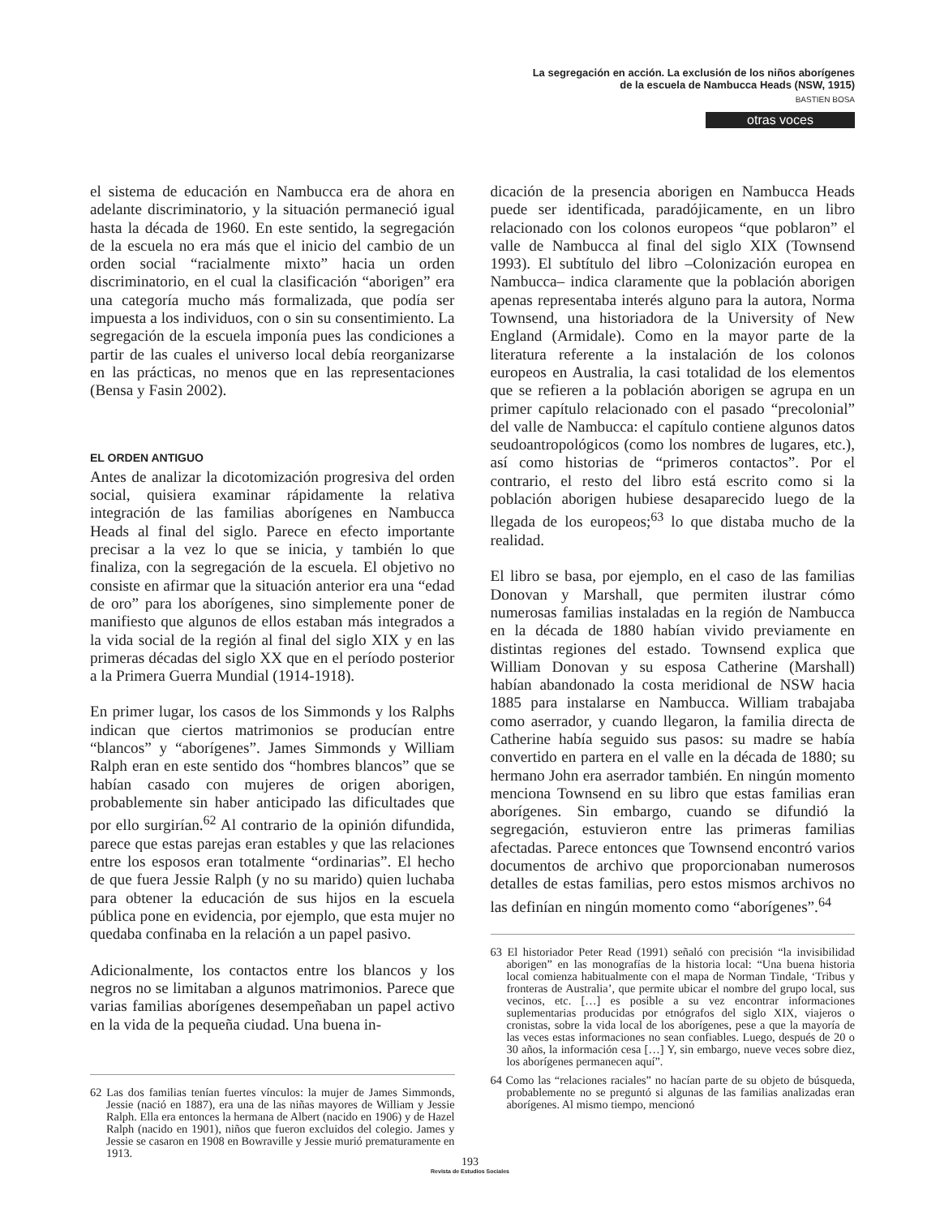La segregación en acción. La exclusión de los niños aborígenes
de la escuela de Nambucca Heads (NSW, 1915)
BASTIEN BOSA
otras voces
el sistema de educación en Nambucca era de ahora en adelante discriminatorio, y la situación permaneció igual hasta la década de 1960. En este sentido, la segregación de la escuela no era más que el inicio del cambio de un orden social “racialmente mixto” hacia un orden discriminatorio, en el cual la clasificación “aborigen” era una categoría mucho más formalizada, que podía ser impuesta a los individuos, con o sin su consentimiento. La segregación de la escuela imponía pues las condiciones a partir de las cuales el universo local debía reorganizarse en las prácticas, no menos que en las representaciones (Bensa y Fasin 2002).
EL ORDEN ANTIGUO
Antes de analizar la dicotomización progresiva del orden social, quisiera examinar rápidamente la relativa integración de las familias aborígenes en Nambucca Heads al final del siglo. Parece en efecto importante precisar a la vez lo que se inicia, y también lo que finaliza, con la segregación de la escuela. El objetivo no consiste en afirmar que la situación anterior era una “edad de oro” para los aborígenes, sino simplemente poner de manifiesto que algunos de ellos estaban más integrados a la vida social de la región al final del siglo XIX y en las primeras décadas del siglo XX que en el período posterior a la Primera Guerra Mundial (1914-1918).
En primer lugar, los casos de los Simmonds y los Ralphs indican que ciertos matrimonios se producían entre “blancos” y “aborígenes”. James Simmonds y William Ralph eran en este sentido dos “hombres blancos” que se habían casado con mujeres de origen aborigen, probablemente sin haber anticipado las dificultades que por ello surgirían.<sup>62</sup> Al contrario de la opinión difundida, parece que estas parejas eran estables y que las relaciones entre los esposos eran totalmente “ordinarias”. El hecho de que fuera Jessie Ralph (y no su marido) quien luchaba para obtener la educación de sus hijos en la escuela pública pone en evidencia, por ejemplo, que esta mujer no quedaba confinaba en la relación a un papel pasivo.
Adicionalmente, los contactos entre los blancos y los negros no se limitaban a algunos matrimonios. Parece que varias familias aborígenes desempeñaban un papel activo en la vida de la pequeña ciudad. Una buena in-
62 Las dos familias tenían fuertes vínculos: la mujer de James Simmonds, Jessie (nació en 1887), era una de las niñas mayores de William y Jessie Ralph. Ella era entonces la hermana de Albert (nacido en 1906) y de Hazel Ralph (nacido en 1901), niños que fueron excluidos del colegio. James y Jessie se casaron en 1908 en Bowraville y Jessie murió prematuramente en 1913.
dicación de la presencia aborigen en Nambucca Heads puede ser identificada, paradójicamente, en un libro relacionado con los colonos europeos “que poblaron” el valle de Nambucca al final del siglo XIX (Townsend 1993). El subtítulo del libro –Colonización europea en Nambucca– indica claramente que la población aborigen apenas representaba interés alguno para la autora, Norma Townsend, una historiadora de la University of New England (Armidale). Como en la mayor parte de la literatura referente a la instalación de los colonos europeos en Australia, la casi totalidad de los elementos que se refieren a la población aborigen se agrupa en un primer capítulo relacionado con el pasado “precolonial” del valle de Nambucca: el capítulo contiene algunos datos seudoantropológicos (como los nombres de lugares, etc.), así como historias de “primeros contactos”. Por el contrario, el resto del libro está escrito como si la población aborigen hubiese desaparecido luego de la llegada de los europeos;<sup>63</sup> lo que distaba mucho de la realidad.
El libro se basa, por ejemplo, en el caso de las familias Donovan y Marshall, que permiten ilustrar cómo numerosas familias instaladas en la región de Nambucca en la década de 1880 habían vivido previamente en distintas regiones del estado. Townsend explica que William Donovan y su esposa Catherine (Marshall) habían abandonado la costa meridional de NSW hacia 1885 para instalarse en Nambucca. William trabajaba como aserrador, y cuando llegaron, la familia directa de Catherine había seguido sus pasos: su madre se había convertido en partera en el valle en la década de 1880; su hermano John era aserrador también. En ningún momento menciona Townsend en su libro que estas familias eran aborígenes. Sin embargo, cuando se difundió la segregación, estuvieron entre las primeras familias afectadas. Parece entonces que Townsend encontró varios documentos de archivo que proporcionaban numerosos detalles de estas familias, pero estos mismos archivos no las definían en ningún momento como “aborígenes”.<sup>64</sup>
63 El historiador Peter Read (1991) señaló con precisión “la invisibilidad aborigen” en las monografías de la historia local: “Una buena historia local comienza habitualmente con el mapa de Norman Tindale, ‘Tribus y fronteras de Australia’, que permite ubicar el nombre del grupo local, sus vecinos, etc. […] es posible a su vez encontrar informaciones suplementarias producidas por etnógrafos del siglo XIX, viajeros o cronistas, sobre la vida local de los aborígenes, pese a que la mayoría de las veces estas informaciones no sean confiables. Luego, después de 20 o 30 años, la información cesa […] Y, sin embargo, nueve veces sobre diez, los aborígenes permanecen aquí”.
64 Como las “relaciones raciales” no hacían parte de su objeto de búsqueda, probablemente no se preguntó si algunas de las familias analizadas eran aborígenes. Al mismo tiempo, mencionó
193
Revista de Estudios Sociales